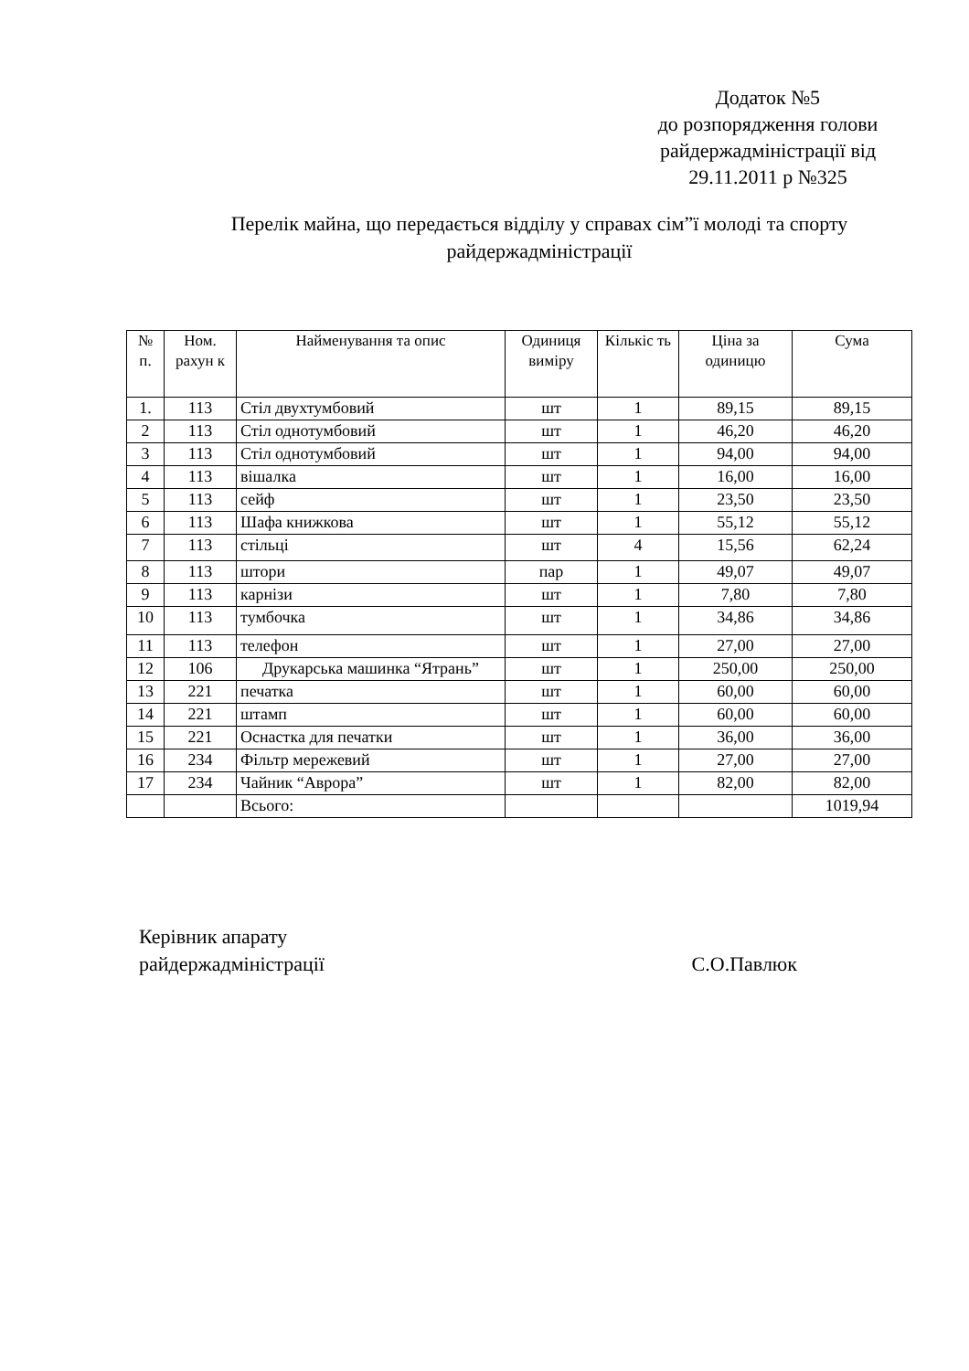Додаток №5
до розпорядження голови райдержадміністрації від 29.11.2011 р №325
Перелік майна, що передається відділу у справах сім”ї молоді та спорту райдержадміністрації
| № п. | Ном. рахун к | Найменування та опис | Одиниця виміру | Кількіс ть | Ціна за одиницю | Сума |
| --- | --- | --- | --- | --- | --- | --- |
| 1. | 113 | Стіл двухтумбовий | шт | 1 | 89,15 | 89,15 |
| 2 | 113 | Стіл однотумбовий | шт | 1 | 46,20 | 46,20 |
| 3 | 113 | Стіл однотумбовий | шт | 1 | 94,00 | 94,00 |
| 4 | 113 | вішалка | шт | 1 | 16,00 | 16,00 |
| 5 | 113 | сейф | шт | 1 | 23,50 | 23,50 |
| 6 | 113 | Шафа книжкова | шт | 1 | 55,12 | 55,12 |
| 7 | 113 | стільці | шт | 4 | 15,56 | 62,24 |
| 8 | 113 | штори | пар | 1 | 49,07 | 49,07 |
| 9 | 113 | карнізи | шт | 1 | 7,80 | 7,80 |
| 10 | 113 | тумбочка | шт | 1 | 34,86 | 34,86 |
| 11 | 113 | телефон | шт | 1 | 27,00 | 27,00 |
| 12 | 106 | Друкарська машинка “Ятрань” | шт | 1 | 250,00 | 250,00 |
| 13 | 221 | печатка | шт | 1 | 60,00 | 60,00 |
| 14 | 221 | штамп | шт | 1 | 60,00 | 60,00 |
| 15 | 221 | Оснастка для печатки | шт | 1 | 36,00 | 36,00 |
| 16 | 234 | Фільтр мережевий | шт | 1 | 27,00 | 27,00 |
| 17 | 234 | Чайник “Аврора” | шт | 1 | 82,00 | 82,00 |
| | | Всього: | | | | 1019,94 |
Керівник апарату
райдержадміністрації С.О.Павлюк